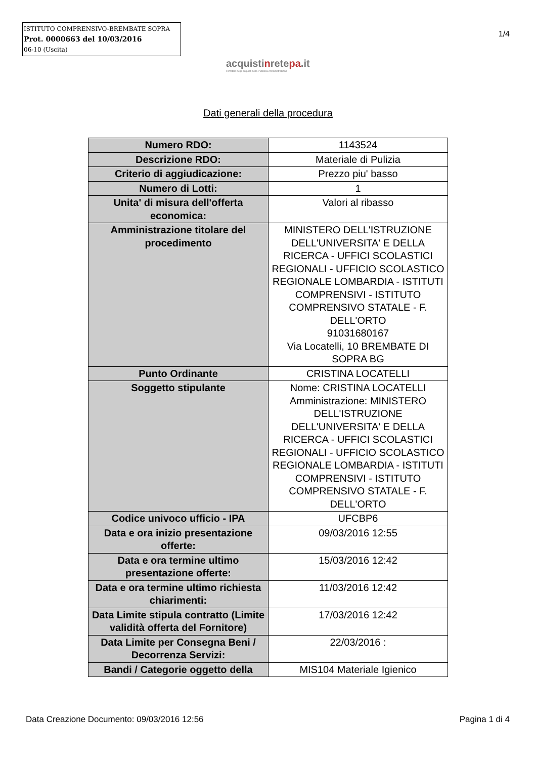ISTITUTO COMPRENSIVO-BREMBATE SOPRA
Prot. 0000663 del 10/03/2016
06-10 (Uscita)
1/4
acquistinretepa.it
Il Portale degli acquisti della Pubblica Amministrazione
Dati generali della procedura
| Numero RDO: | 1143524 |
| Descrizione RDO: | Materiale di Pulizia |
| Criterio di aggiudicazione: | Prezzo piu' basso |
| Numero di Lotti: | 1 |
| Unita' di misura dell'offerta economica: | Valori al ribasso |
| Amministrazione titolare del procedimento | MINISTERO DELL'ISTRUZIONE DELL'UNIVERSITA' E DELLA RICERCA - UFFICI SCOLASTICI REGIONALI - UFFICIO SCOLASTICO REGIONALE LOMBARDIA - ISTITUTI COMPRENSIVI - ISTITUTO COMPRENSIVO STATALE - F. DELL'ORTO 91031680167 Via Locatelli, 10 BREMBATE DI SOPRA BG |
| Punto Ordinante | CRISTINA LOCATELLI |
| Soggetto stipulante | Nome: CRISTINA LOCATELLI Amministrazione: MINISTERO DELL'ISTRUZIONE DELL'UNIVERSITA' E DELLA RICERCA - UFFICI SCOLASTICI REGIONALI - UFFICIO SCOLASTICO REGIONALE LOMBARDIA - ISTITUTI COMPRENSIVI - ISTITUTO COMPRENSIVO STATALE - F. DELL'ORTO |
| Codice univoco ufficio - IPA | UFCBP6 |
| Data e ora inizio presentazione offerte: | 09/03/2016 12:55 |
| Data e ora termine ultimo presentazione offerte: | 15/03/2016 12:42 |
| Data e ora termine ultimo richiesta chiarimenti: | 11/03/2016 12:42 |
| Data Limite stipula contratto (Limite validità offerta del Fornitore) | 17/03/2016 12:42 |
| Data Limite per Consegna Beni / Decorrenza Servizi: | 22/03/2016 : |
| Bandi / Categorie oggetto della | MIS104 Materiale Igienico |
Data Creazione Documento: 09/03/2016 12:56 Pagina 1 di 4